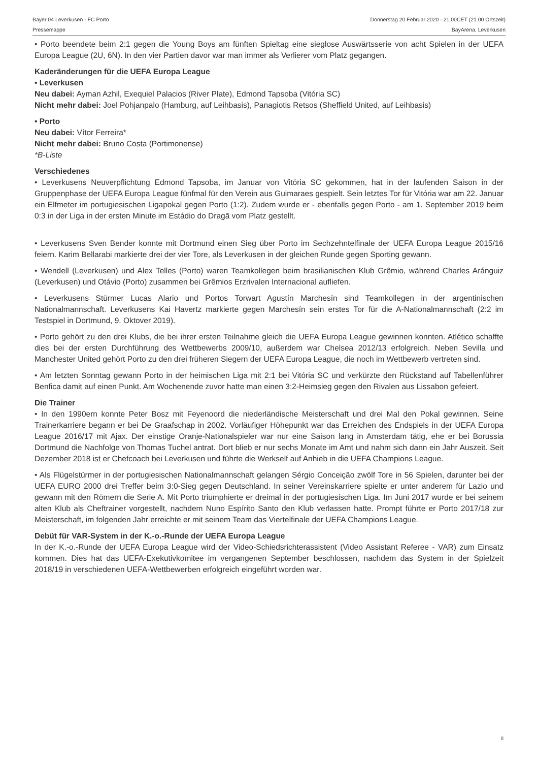Bayer 04 Leverkusen - FC Porto Donnerstag 20 Februar 2020 - 21.00CET (21.00 Ortszeit)
Pressemappe BayArena, Leverkusen
• Porto beendete beim 2:1 gegen die Young Boys am fünften Spieltag eine sieglose Auswärtsserie von acht Spielen in der UEFA Europa League (2U, 6N). In den vier Partien davor war man immer als Verlierer vom Platz gegangen.
Kaderänderungen für die UEFA Europa League
• Leverkusen
Neu dabei: Ayman Azhil, Exequiel Palacios (River Plate), Edmond Tapsoba (Vitória SC)
Nicht mehr dabei: Joel Pohjanpalo (Hamburg, auf Leihbasis), Panagiotis Retsos (Sheffield United, auf Leihbasis)
• Porto
Neu dabei: Vítor Ferreira*
Nicht mehr dabei: Bruno Costa (Portimonense)
*B-Liste
Verschiedenes
• Leverkusens Neuverpflichtung Edmond Tapsoba, im Januar von Vitória SC gekommen, hat in der laufenden Saison in der Gruppenphase der UEFA Europa League fünfmal für den Verein aus Guimaraes gespielt. Sein letztes Tor für Vitória war am 22. Januar ein Elfmeter im portugiesischen Ligapokal gegen Porto (1:2). Zudem wurde er - ebenfalls gegen Porto - am 1. September 2019 beim 0:3 in der Liga in der ersten Minute im Estádio do Dragã vom Platz gestellt.
• Leverkusens Sven Bender konnte mit Dortmund einen Sieg über Porto im Sechzehntelfinale der UEFA Europa League 2015/16 feiern. Karim Bellarabi markierte drei der vier Tore, als Leverkusen in der gleichen Runde gegen Sporting gewann.
• Wendell (Leverkusen) und Alex Telles (Porto) waren Teamkollegen beim brasilianischen Klub Grêmio, während Charles Aránguiz (Leverkusen) und Otávio (Porto) zusammen bei Grêmios Erzrivalen Internacional aufliefen.
• Leverkusens Stürmer Lucas Alario und Portos Torwart Agustín Marchesín sind Teamkollegen in der argentinischen Nationalmannschaft. Leverkusens Kai Havertz markierte gegen Marchesín sein erstes Tor für die A-Nationalmannschaft (2:2 im Testspiel in Dortmund, 9. Oktover 2019).
• Porto gehört zu den drei Klubs, die bei ihrer ersten Teilnahme gleich die UEFA Europa League gewinnen konnten. Atlético schaffte dies bei der ersten Durchführung des Wettbewerbs 2009/10, außerdem war Chelsea 2012/13 erfolgreich. Neben Sevilla und Manchester United gehört Porto zu den drei früheren Siegern der UEFA Europa League, die noch im Wettbewerb vertreten sind.
• Am letzten Sonntag gewann Porto in der heimischen Liga mit 2:1 bei Vitória SC und verkürzte den Rückstand auf Tabellenführer Benfica damit auf einen Punkt. Am Wochenende zuvor hatte man einen 3:2-Heimsieg gegen den Rivalen aus Lissabon gefeiert.
Die Trainer
• In den 1990ern konnte Peter Bosz mit Feyenoord die niederländische Meisterschaft und drei Mal den Pokal gewinnen. Seine Trainerkarriere begann er bei De Graafschap in 2002. Vorläufiger Höhepunkt war das Erreichen des Endspiels in der UEFA Europa League 2016/17 mit Ajax. Der einstige Oranje-Nationalspieler war nur eine Saison lang in Amsterdam tätig, ehe er bei Borussia Dortmund die Nachfolge von Thomas Tuchel antrat. Dort blieb er nur sechs Monate im Amt und nahm sich dann ein Jahr Auszeit. Seit Dezember 2018 ist er Chefcoach bei Leverkusen und führte die Werkself auf Anhieb in die UEFA Champions League.
• Als Flügelstürmer in der portugiesischen Nationalmannschaft gelangen Sérgio Conceição zwölf Tore in 56 Spielen, darunter bei der UEFA EURO 2000 drei Treffer beim 3:0-Sieg gegen Deutschland. In seiner Vereinskarriere spielte er unter anderem für Lazio und gewann mit den Römern die Serie A. Mit Porto triumphierte er dreimal in der portugiesischen Liga. Im Juni 2017 wurde er bei seinem alten Klub als Cheftrainer vorgestellt, nachdem Nuno Espírito Santo den Klub verlassen hatte. Prompt führte er Porto 2017/18 zur Meisterschaft, im folgenden Jahr erreichte er mit seinem Team das Viertelfinale der UEFA Champions League.
Debüt für VAR-System in der K.-o.-Runde der UEFA Europa League
In der K.-o.-Runde der UEFA Europa League wird der Video-Schiedsrichterassistent (Video Assistant Referee - VAR) zum Einsatz kommen. Dies hat das UEFA-Exekutivkomitee im vergangenen September beschlossen, nachdem das System in der Spielzeit 2018/19 in verschiedenen UEFA-Wettbewerben erfolgreich eingeführt worden war.
8